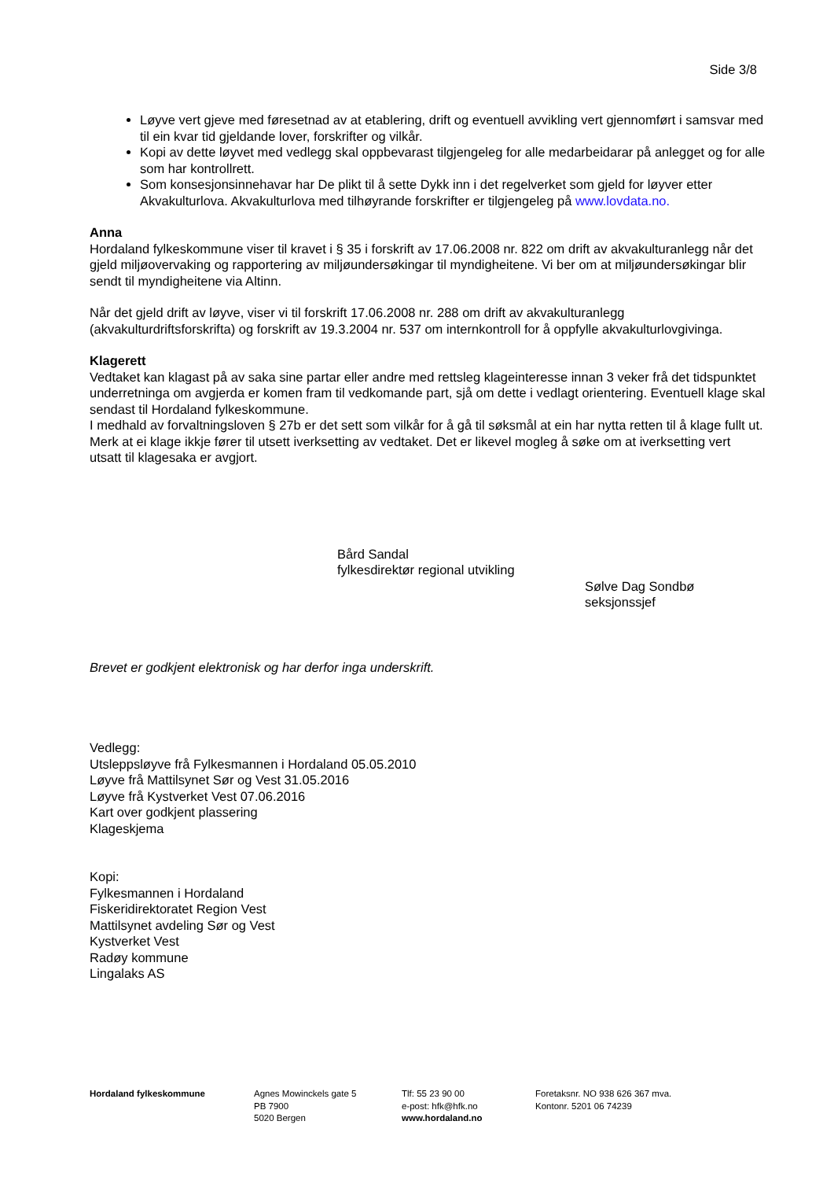Side 3/8
Løyve vert gjeve med føresetnad av at etablering, drift og eventuell avvikling vert gjennomført i samsvar med til ein kvar tid gjeldande lover, forskrifter og vilkår.
Kopi av dette løyvet med vedlegg skal oppbevarast tilgjengeleg for alle medarbeidarar på anlegget og for alle som har kontrollrett.
Som konsesjonsinnehavar har De plikt til å sette Dykk inn i det regelverket som gjeld for løyver etter Akvakulturlova. Akvakulturlova med tilhøyrande forskrifter er tilgjengeleg på www.lovdata.no.
Anna
Hordaland fylkeskommune viser til kravet i § 35 i forskrift av 17.06.2008 nr. 822 om drift av akvakulturanlegg når det gjeld miljøovervaking og rapportering av miljøundersøkingar til myndigheitene. Vi ber om at miljøundersøkingar blir sendt til myndigheitene via Altinn.
Når det gjeld drift av løyve, viser vi til forskrift 17.06.2008 nr. 288 om drift av akvakulturanlegg (akvakulturdriftsforskrifta) og forskrift av 19.3.2004 nr. 537 om internkontroll for å oppfylle akvakulturlovgivinga.
Klagerett
Vedtaket kan klagast på av saka sine partar eller andre med rettsleg klageinteresse innan 3 veker frå det tidspunktet underretninga om avgjerda er komen fram til vedkomande part, sjå om dette i vedlagt orientering. Eventuell klage skal sendast til Hordaland fylkeskommune.
I medhald av forvaltningsloven § 27b er det sett som vilkår for å gå til søksmål at ein har nytta retten til å klage fullt ut. Merk at ei klage ikkje fører til utsett iverksetting av vedtaket. Det er likevel mogleg å søke om at iverksetting vert utsatt til klagesaka er avgjort.
Bård Sandal
fylkesdirektør regional utvikling
Sølve Dag Sondbø
seksjonssjef
Brevet er godkjent elektronisk og har derfor inga underskrift.
Vedlegg:
Utsleppsløyve frå Fylkesmannen i Hordaland 05.05.2010
Løyve frå Mattilsynet Sør og Vest 31.05.2016
Løyve frå Kystverket Vest 07.06.2016
Kart over godkjent plassering
Klageskjema
Kopi:
Fylkesmannen i Hordaland
Fiskeridirektoratet Region Vest
Mattilsynet avdeling Sør og Vest
Kystverket Vest
Radøy kommune
Lingalaks AS
Hordaland fylkeskommune Agnes Mowinckels gate 5
PB 7900
5020 Bergen
Tlf: 55 23 90 00
e-post: hfk@hfk.no
www.hordaland.no
Foretaksnr. NO 938 626 367 mva.
Kontonr. 5201 06 74239